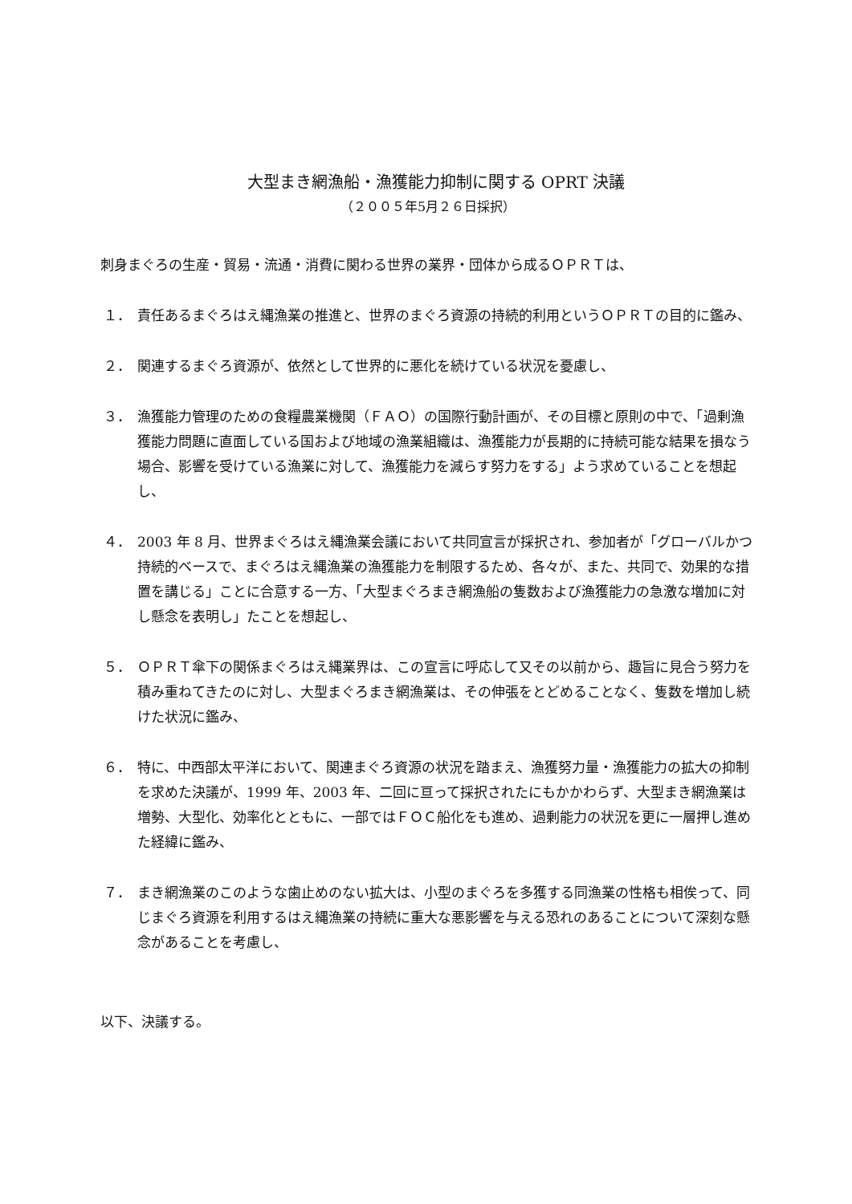大型まき網漁船・漁獲能力抑制に関する OPRT 決議
（２００５年5月２６日採択）
刺身まぐろの生産・貿易・流通・消費に関わる世界の業界・団体から成るＯＰＲＴは、
１． 責任あるまぐろはえ縄漁業の推進と、世界のまぐろ資源の持続的利用というＯＰＲＴの目的に鑑み、
２． 関連するまぐろ資源が、依然として世界的に悪化を続けている状況を憂慮し、
３． 漁獲能力管理のための食糧農業機関（ＦＡＯ）の国際行動計画が、その目標と原則の中で、「過剰漁獲能力問題に直面している国および地域の漁業組織は、漁獲能力が長期的に持続可能な結果を損なう場合、影響を受けている漁業に対して、漁獲能力を減らす努力をする」よう求めていることを想起し、
４． 2003 年 8 月、世界まぐろはえ縄漁業会議において共同宣言が採択され、参加者が「グローバルかつ持続的ベースで、まぐろはえ縄漁業の漁獲能力を制限するため、各々が、また、共同で、効果的な措置を講じる」ことに合意する一方、「大型まぐろまき網漁船の隻数および漁獲能力の急激な増加に対し懸念を表明し」たことを想起し、
５． ＯＰＲＴ傘下の関係まぐろはえ縄業界は、この宣言に呼応して又その以前から、趣旨に見合う努力を積み重ねてきたのに対し、大型まぐろまき網漁業は、その伸張をとどめることなく、隻数を増加し続けた状況に鑑み、
６． 特に、中西部太平洋において、関連まぐろ資源の状況を踏まえ、漁獲努力量・漁獲能力の拡大の抑制を求めた決議が、1999 年、2003 年、二回に亘って採択されたにもかかわらず、大型まき網漁業は増勢、大型化、効率化とともに、一部ではＦＯＣ船化をも進め、過剰能力の状況を更に一層押し進めた経緯に鑑み、
７． まき網漁業のこのような歯止めのない拡大は、小型のまぐろを多獲する同漁業の性格も相俟って、同じまぐろ資源を利用するはえ縄漁業の持続に重大な悪影響を与える恐れのあることについて深刻な懸念があることを考慮し、
以下、決議する。